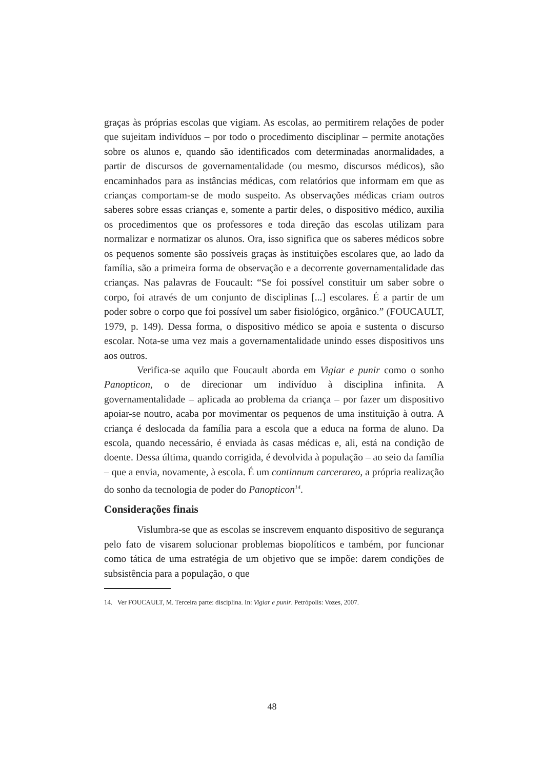graças às próprias escolas que vigiam. As escolas, ao permitirem relações de poder que sujeitam indivíduos – por todo o procedimento disciplinar – permite anotações sobre os alunos e, quando são identificados com determinadas anormalidades, a partir de discursos de governamentalidade (ou mesmo, discursos médicos), são encaminhados para as instâncias médicas, com relatórios que informam em que as crianças comportam-se de modo suspeito. As observações médicas criam outros saberes sobre essas crianças e, somente a partir deles, o dispositivo médico, auxilia os procedimentos que os professores e toda direção das escolas utilizam para normalizar e normatizar os alunos. Ora, isso significa que os saberes médicos sobre os pequenos somente são possíveis graças às instituições escolares que, ao lado da família, são a primeira forma de observação e a decorrente governamentalidade das crianças. Nas palavras de Foucault: “Se foi possível constituir um saber sobre o corpo, foi através de um conjunto de disciplinas [...] escolares. É a partir de um poder sobre o corpo que foi possível um saber fisiológico, orgânico.” (FOUCAULT, 1979, p. 149). Dessa forma, o dispositivo médico se apoia e sustenta o discurso escolar. Nota-se uma vez mais a governamentalidade unindo esses dispositivos uns aos outros.
Verifica-se aquilo que Foucault aborda em Vigiar e punir como o sonho Panopticon, o de direcionar um indivíduo à disciplina infinita. A governamentalidade – aplicada ao problema da criança – por fazer um dispositivo apoiar-se noutro, acaba por movimentar os pequenos de uma instituição à outra. A criança é deslocada da família para a escola que a educa na forma de aluno. Da escola, quando necessário, é enviada às casas médicas e, ali, está na condição de doente. Dessa última, quando corrigida, é devolvida à população – ao seio da família – que a envia, novamente, à escola. É um continnum carcerareo, a própria realização do sonho da tecnologia de poder do Panopticon<sup>14</sup>.
Considerações finais
Vislumbra-se que as escolas se inscrevem enquanto dispositivo de segurança pelo fato de visarem solucionar problemas biopolíticos e também, por funcionar como tática de uma estratégia de um objetivo que se impõe: darem condições de subsistência para a população, o que
14. Ver FOUCAULT, M. Terceira parte: disciplina. In: Vigiar e punir. Petrópolis: Vozes, 2007.
48